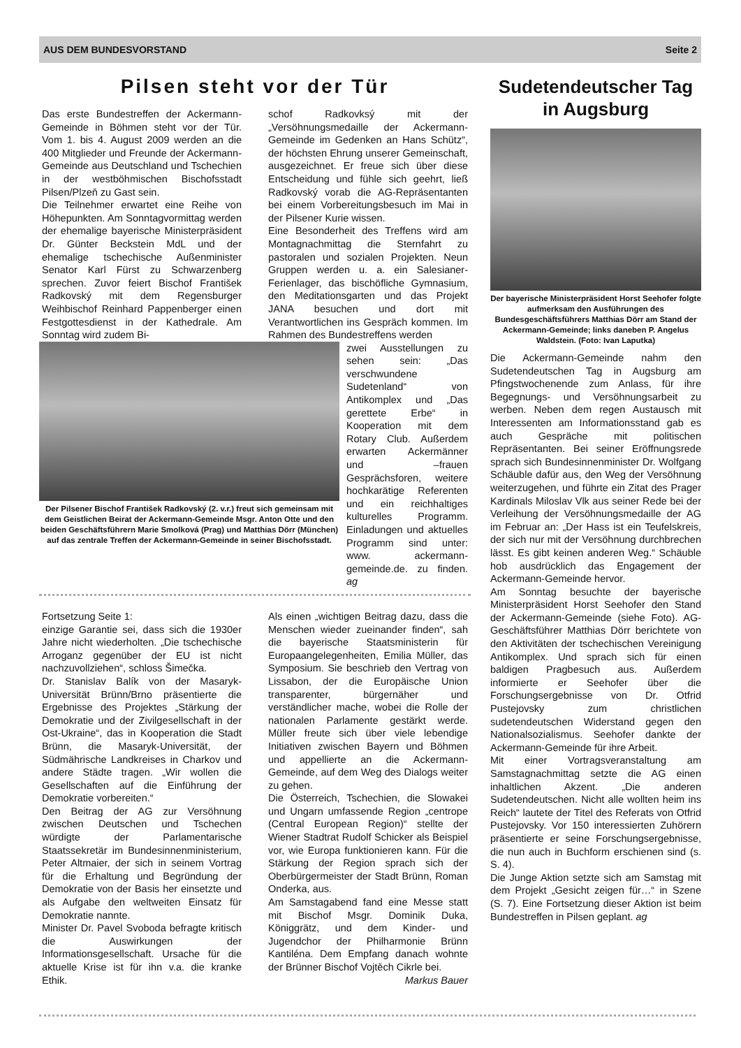AUS DEM BUNDESVORSTAND Seite 2
Pilsen steht vor der Tür
Das erste Bundestreffen der Ackermann-Gemeinde in Böhmen steht vor der Tür. Vom 1. bis 4. August 2009 werden an die 400 Mitglieder und Freunde der Ackermann-Gemeinde aus Deutschland und Tschechien in der westböhmischen Bischofsstadt Pilsen/Plzeň zu Gast sein.
Die Teilnehmer erwartet eine Reihe von Höhepunkten. Am Sonntagvormittag werden der ehemalige bayerische Ministerpräsident Dr. Günter Beckstein MdL und der ehemalige tschechische Außenminister Senator Karl Fürst zu Schwarzenberg sprechen. Zuvor feiert Bischof František Radkovský mit dem Regensburger Weihbischof Reinhard Pappenberger einen Festgottesdienst in der Kathedrale. Am Sonntag wird zudem Bi-
schof Radkovksý mit der „Versöhnungsmedaille der Ackermann-Gemeinde im Gedenken an Hans Schütz“, der höchsten Ehrung unserer Gemeinschaft, ausgezeichnet. Er freue sich über diese Entscheidung und fühle sich geehrt, ließ Radkovský vorab die AG-Repräsentanten bei einem Vorbereitungsbesuch im Mai in der Pilsener Kurie wissen.
Eine Besonderheit des Treffens wird am Montagnachmittag die Sternfahrt zu pastoralen und sozialen Projekten. Neun Gruppen werden u. a. ein Salesianer-Ferienlager, das bischöfliche Gymnasium, den Meditationsgarten und das Projekt JANA besuchen und dort mit Verantwortlichen ins Gespräch kommen. Im Rahmen des Bundestreffens werden
Der Pilsener Bischof František Radkovský (2. v.r.) freut sich gemeinsam mit dem Geistlichen Beirat der Ackermann-Gemeinde Msgr. Anton Otte und den beiden Geschäftsführern Marie Smolková (Prag) und Matthias Dörr (München) auf das zentrale Treffen der Ackermann-Gemeinde in seiner Bischofsstadt.
zwei Ausstellungen zu sehen sein: „Das verschwundene Sudetenland“ von Antikomplex und „Das gerettete Erbe“ in Kooperation mit dem Rotary Club. Außerdem erwarten Ackermänner und –frauen Gesprächsforen, weitere hochkarätige Referenten und ein reichhaltiges kulturelles Programm. Einladungen und aktuelles Programm sind unter: www. ackermann-gemeinde.de. zu finden. ag
Fortsetzung Seite 1:
einzige Garantie sei, dass sich die 1930er Jahre nicht wiederholten. „Die tschechische Arroganz gegenüber der EU ist nicht nachzuvollziehen“, schloss Šimečka.
Dr. Stanislav Balík von der Masaryk-Universität Brünn/Brno präsentierte die Ergebnisse des Projektes „Stärkung der Demokratie und der Zivilgesellschaft in der Ost-Ukraine“, das in Kooperation die Stadt Brünn, die Masaryk-Universität, der Südmährische Landkreises in Charkov und andere Städte tragen. „Wir wollen die Gesellschaften auf die Einführung der Demokratie vorbereiten.“
Den Beitrag der AG zur Versöhnung zwischen Deutschen und Tschechen würdigte der Parlamentarische Staatssekretär im Bundesinnenministerium, Peter Altmaier, der sich in seinem Vortrag für die Erhaltung und Begründung der Demokratie von der Basis her einsetzte und als Aufgabe den weltweiten Einsatz für Demokratie nannte.
Minister Dr. Pavel Svoboda befragte kritisch die Auswirkungen der Informationsgesellschaft. Ursache für die aktuelle Krise ist für ihn v.a. die kranke Ethik.
Als einen „wichtigen Beitrag dazu, dass die Menschen wieder zueinander finden“, sah die bayerische Staatsministerin für Europaangelegenheiten, Emilia Müller, das Symposium. Sie beschrieb den Vertrag von Lissabon, der die Europäische Union transparenter, bürgernäher und verständlicher mache, wobei die Rolle der nationalen Parlamente gestärkt werde. Müller freute sich über viele lebendige Initiativen zwischen Bayern und Böhmen und appellierte an die Ackermann-Gemeinde, auf dem Weg des Dialogs weiter zu gehen.
Die Österreich, Tschechien, die Slowakei und Ungarn umfassende Region „centrope (Central European Region)“ stellte der Wiener Stadtrat Rudolf Schicker als Beispiel vor, wie Europa funktionieren kann. Für die Stärkung der Region sprach sich der Oberbürgermeister der Stadt Brünn, Roman Onderka, aus.
Am Samstagabend fand eine Messe statt mit Bischof Msgr. Dominik Duka, Königgrätz, und dem Kinder- und Jugendchor der Philharmonie Brünn Kantiléna. Dem Empfang danach wohnte der Brünner Bischof Vojtěch Cikrle bei.
Markus Bauer
Sudetendeutscher Tag in Augsburg
Der bayerische Ministerpräsident Horst Seehofer folgte aufmerksam den Ausführungen des Bundesgeschäftsführers Matthias Dörr am Stand der Ackermann-Gemeinde; links daneben P. Angelus Waldstein. (Foto: Ivan Laputka)
Die Ackermann-Gemeinde nahm den Sudetendeutschen Tag in Augsburg am Pfingstwochenende zum Anlass, für ihre Begegnungs- und Versöhnungsarbeit zu werben. Neben dem regen Austausch mit Interessenten am Informationsstand gab es auch Gespräche mit politischen Repräsentanten. Bei seiner Eröffnungsrede sprach sich Bundesinnenminister Dr. Wolfgang Schäuble dafür aus, den Weg der Versöhnung weiterzugehen, und führte ein Zitat des Prager Kardinals Miloslav Vlk aus seiner Rede bei der Verleihung der Versöhnungsmedaille der AG im Februar an: „Der Hass ist ein Teufelskreis, der sich nur mit der Versöhnung durchbrechen lässt. Es gibt keinen anderen Weg.“ Schäuble hob ausdrücklich das Engagement der Ackermann-Gemeinde hervor.
Am Sonntag besuchte der bayerische Ministerpräsident Horst Seehofer den Stand der Ackermann-Gemeinde (siehe Foto). AG-Geschäftsführer Matthias Dörr berichtete von den Aktivitäten der tschechischen Vereinigung Antikomplex. Und sprach sich für einen baldigen Pragbesuch aus. Außerdem informierte er Seehofer über die Forschungsergebnisse von Dr. Otfrid Pustejovsky zum christlichen sudetendeutschen Widerstand gegen den Nationalsozialismus. Seehofer dankte der Ackermann-Gemeinde für ihre Arbeit.
Mit einer Vortragsveranstaltung am Samstagnachmittag setzte die AG einen inhaltlichen Akzent. „Die anderen Sudetendeutschen. Nicht alle wollten heim ins Reich“ lautete der Titel des Referats von Otfrid Pustejovsky. Vor 150 interessierten Zuhörern präsentierte er seine Forschungsergebnisse, die nun auch in Buchform erschienen sind (s. S. 4).
Die Junge Aktion setzte sich am Samstag mit dem Projekt „Gesicht zeigen für…“ in Szene (S. 7). Eine Fortsetzung dieser Aktion ist beim Bundestreffen in Pilsen geplant. ag